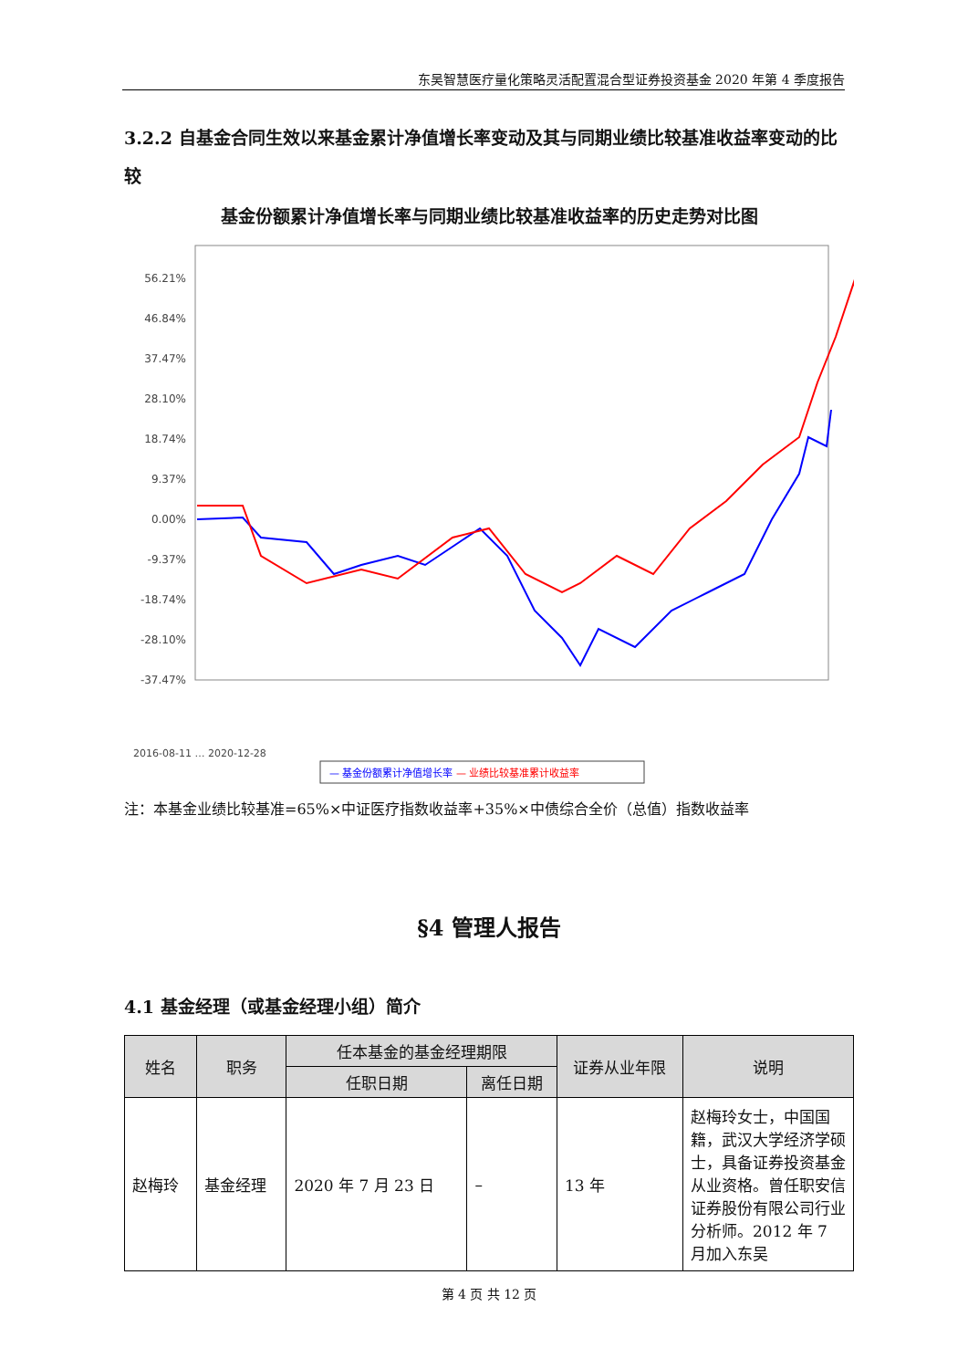东吴智慧医疗量化策略灵活配置混合型证券投资基金 2020 年第 4 季度报告
3.2.2 自基金合同生效以来基金累计净值增长率变动及其与同期业绩比较基准收益率变动的比较
基金份额累计净值增长率与同期业绩比较基准收益率的历史走势对比图
56.21%
46.84%
37.47%
28.10%
18.74%
9.37%
0.00%
-9.37%
-18.74%
-28.10%
-37.47%
2016-08-11 … 2020-12-28
— 基金份额累计净值增长率 — 业绩比较基准累计收益率
注：本基金业绩比较基准=65%×中证医疗指数收益率+35%×中债综合全价（总值）指数收益率
§4 管理人报告
4.1 基金经理（或基金经理小组）简介
| 姓名 | 职务 | 任本基金的基金经理期限 | | 证券从业年限 | 说明 |
| --- | --- | --- | --- | --- | --- |
| | | 任职日期 | 离任日期 | | |
| 赵梅玲 | 基金经理 | 2020 年 7 月 23 日 | – | 13 年 | 赵梅玲女士，中国国籍，武汉大学经济学硕士，具备证券投资基金从业资格。曾任职安信证券股份有限公司行业分析师。2012 年 7 月加入东吴 |
第 4 页 共 12 页